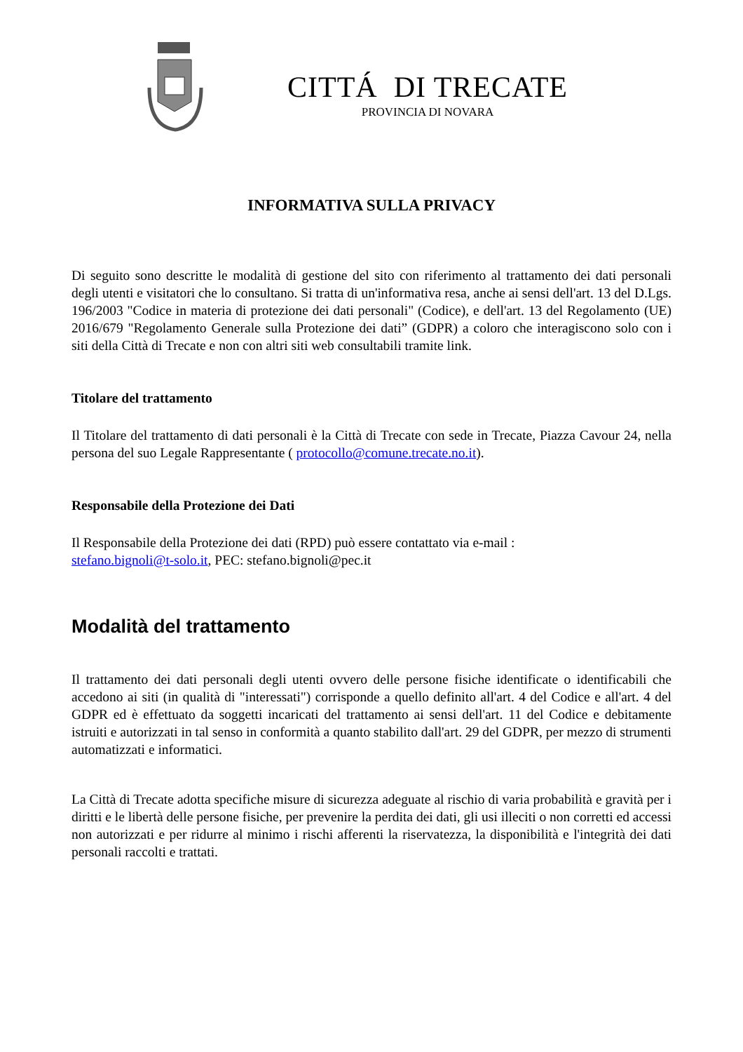CITTÁ DI TRECATE
PROVINCIA DI NOVARA
INFORMATIVA SULLA PRIVACY
Di seguito sono descritte le modalità di gestione del sito con riferimento al trattamento dei dati personali degli utenti e visitatori che lo consultano. Si tratta di un'informativa resa, anche ai sensi dell'art. 13 del D.Lgs. 196/2003 "Codice in materia di protezione dei dati personali" (Codice), e dell'art. 13 del Regolamento (UE) 2016/679 "Regolamento Generale sulla Protezione dei dati” (GDPR) a coloro che interagiscono solo con i siti della Città di Trecate e non con altri siti web consultabili tramite link.
Titolare del trattamento
Il Titolare del trattamento di dati personali è la Città di Trecate con sede in Trecate, Piazza Cavour 24, nella persona del suo Legale Rappresentante ( protocollo@comune.trecate.no.it).
Responsabile della Protezione dei Dati
Il Responsabile della Protezione dei dati (RPD) può essere contattato via e-mail :
stefano.bignoli@t-solo.it, PEC: stefano.bignoli@pec.it
Modalità del trattamento
Il trattamento dei dati personali degli utenti ovvero delle persone fisiche identificate o identificabili che accedono ai siti (in qualità di "interessati") corrisponde a quello definito all'art. 4 del Codice e all'art. 4 del GDPR ed è effettuato da soggetti incaricati del trattamento ai sensi dell'art. 11 del Codice e debitamente istruiti e autorizzati in tal senso in conformità a quanto stabilito dall'art. 29 del GDPR, per mezzo di strumenti automatizzati e informatici.
La Città di Trecate adotta specifiche misure di sicurezza adeguate al rischio di varia probabilità e gravità per i diritti e le libertà delle persone fisiche, per prevenire la perdita dei dati, gli usi illeciti o non corretti ed accessi non autorizzati e per ridurre al minimo i rischi afferenti la riservatezza, la disponibilità e l'integrità dei dati personali raccolti e trattati.